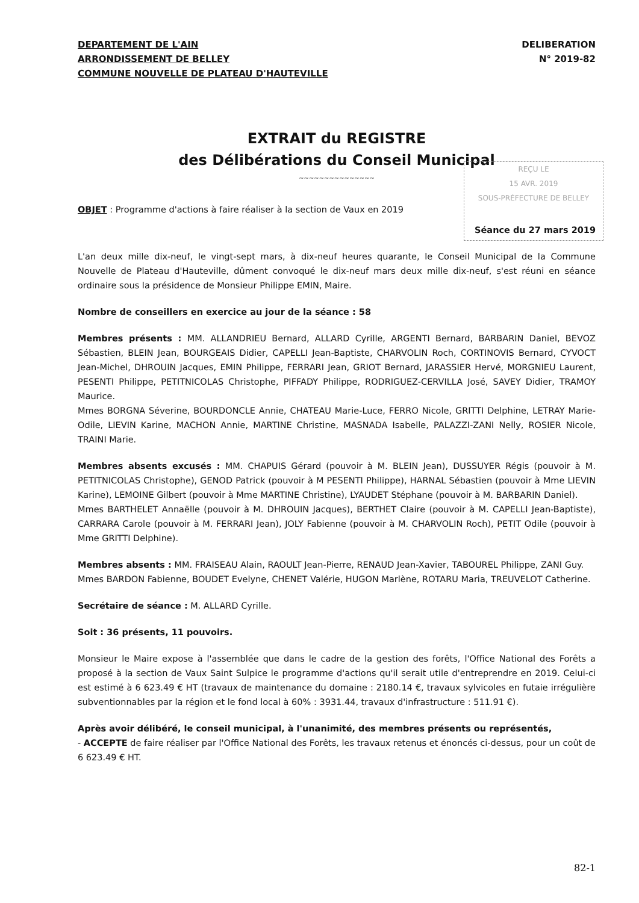DEPARTEMENT DE L'AIN
ARRONDISSEMENT DE BELLEY
COMMUNE NOUVELLE DE PLATEAU D'HAUTEVILLE
DELIBERATION
N° 2019-82
EXTRAIT du REGISTRE
des Délibérations du Conseil Municipal
~~~~~~~~~~~~~~~
REÇU LE
15 AVR. 2019
SOUS-PRÉFECTURE DE BELLEY
OBJET : Programme d'actions à faire réaliser à la section de Vaux en 2019
Séance du 27 mars 2019
L'an deux mille dix-neuf, le vingt-sept mars, à dix-neuf heures quarante, le Conseil Municipal de la Commune Nouvelle de Plateau d'Hauteville, dûment convoqué le dix-neuf mars deux mille dix-neuf, s'est réuni en séance ordinaire sous la présidence de Monsieur Philippe EMIN, Maire.
Nombre de conseillers en exercice au jour de la séance : 58
Membres présents : MM. ALLANDRIEU Bernard, ALLARD Cyrille, ARGENTI Bernard, BARBARIN Daniel, BEVOZ Sébastien, BLEIN Jean, BOURGEAIS Didier, CAPELLI Jean-Baptiste, CHARVOLIN Roch, CORTINOVIS Bernard, CYVOCT Jean-Michel, DHROUIN Jacques, EMIN Philippe, FERRARI Jean, GRIOT Bernard, JARASSIER Hervé, MORGNIEU Laurent, PESENTI Philippe, PETITNICOLAS Christophe, PIFFADY Philippe, RODRIGUEZ-CERVILLA José, SAVEY Didier, TRAMOY Maurice.
Mmes BORGNA Séverine, BOURDONCLE Annie, CHATEAU Marie-Luce, FERRO Nicole, GRITTI Delphine, LETRAY Marie-Odile, LIEVIN Karine, MACHON Annie, MARTINE Christine, MASNADA Isabelle, PALAZZI-ZANI Nelly, ROSIER Nicole, TRAINI Marie.
Membres absents excusés : MM. CHAPUIS Gérard (pouvoir à M. BLEIN Jean), DUSSUYER Régis (pouvoir à M. PETITNICOLAS Christophe), GENOD Patrick (pouvoir à M PESENTI Philippe), HARNAL Sébastien (pouvoir à Mme LIEVIN Karine), LEMOINE Gilbert (pouvoir à Mme MARTINE Christine), LYAUDET Stéphane (pouvoir à M. BARBARIN Daniel).
Mmes BARTHELET Annaëlle (pouvoir à M. DHROUIN Jacques), BERTHET Claire (pouvoir à M. CAPELLI Jean-Baptiste), CARRARA Carole (pouvoir à M. FERRARI Jean), JOLY Fabienne (pouvoir à M. CHARVOLIN Roch), PETIT Odile (pouvoir à Mme GRITTI Delphine).
Membres absents : MM. FRAISEAU Alain, RAOULT Jean-Pierre, RENAUD Jean-Xavier, TABOUREL Philippe, ZANI Guy.
Mmes BARDON Fabienne, BOUDET Evelyne, CHENET Valérie, HUGON Marlène, ROTARU Maria, TREUVELOT Catherine.
Secrétaire de séance : M. ALLARD Cyrille.
Soit : 36 présents, 11 pouvoirs.
Monsieur le Maire expose à l'assemblée que dans le cadre de la gestion des forêts, l'Office National des Forêts a proposé à la section de Vaux Saint Sulpice le programme d'actions qu'il serait utile d'entreprendre en 2019. Celui-ci est estimé à 6 623.49 € HT (travaux de maintenance du domaine : 2180.14 €, travaux sylvicoles en futaie irrégulière subventionnables par la région et le fond local à 60% : 3931.44, travaux d'infrastructure : 511.91 €).
Après avoir délibéré, le conseil municipal, à l'unanimité, des membres présents ou représentés,
- ACCEPTE de faire réaliser par l'Office National des Forêts, les travaux retenus et énoncés ci-dessus, pour un coût de 6 623.49 € HT.
82-1